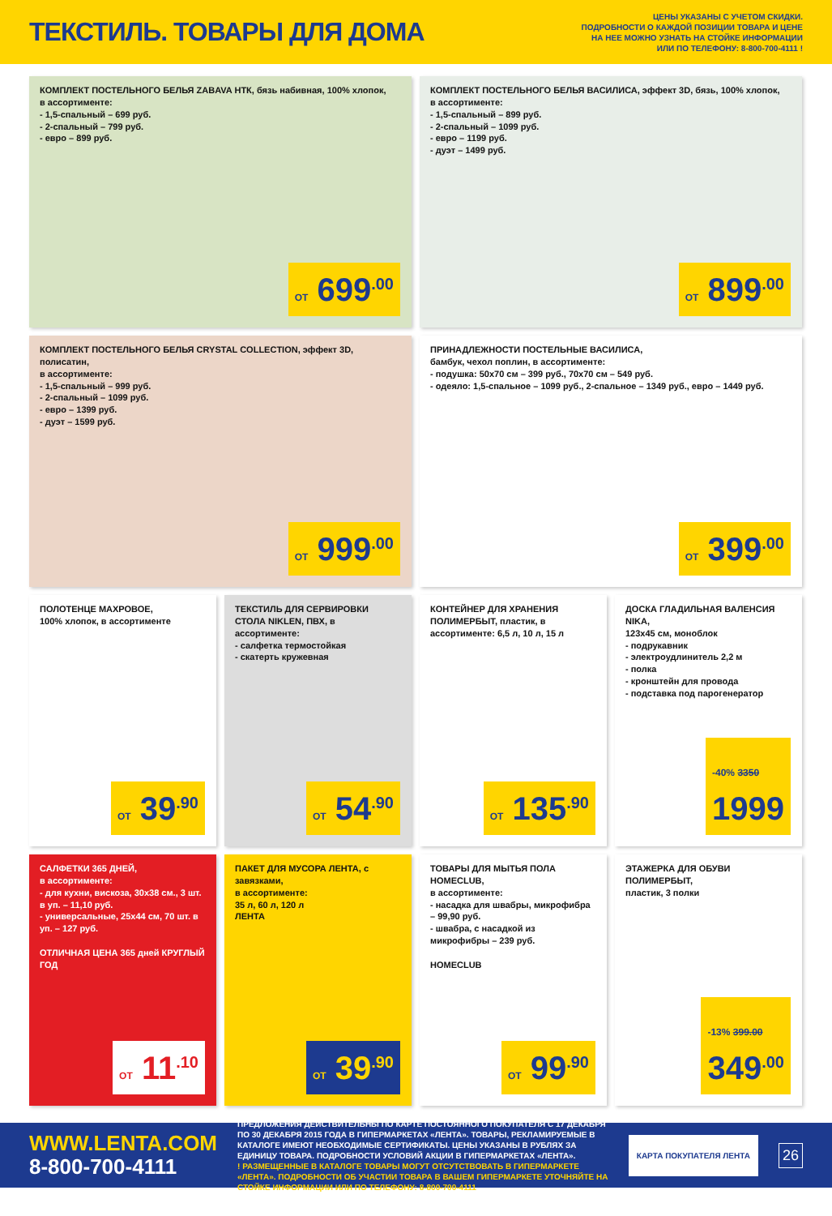ТЕКСТИЛЬ. ТОВАРЫ ДЛЯ ДОМА
ЦЕНЫ УКАЗАНЫ С УЧЕТОМ СКИДКИ.
ПОДРОБНОСТИ О КАЖДОЙ ПОЗИЦИИ ТОВАРА И ЦЕНЕ
НА НЕЕ МОЖНО УЗНАТЬ НА СТОЙКЕ ИНФОРМАЦИИ
ИЛИ ПО ТЕЛЕФОНУ: 8-800-700-4111 !
КОМПЛЕКТ ПОСТЕЛЬНОГО БЕЛЬЯ ZABAVA НТК, бязь набивная, 100% хлопок,
в ассортименте:
- 1,5-спальный – 699 руб.
- 2-спальный – 799 руб.
- евро – 899 руб.
ОТ 699<sup>.00</sup>
КОМПЛЕКТ ПОСТЕЛЬНОГО БЕЛЬЯ ВАСИЛИСА, эффект 3D, бязь, 100% хлопок,
в ассортименте:
- 1,5-спальный – 899 руб.
- 2-спальный – 1099 руб.
- евро – 1199 руб.
- дуэт – 1499 руб.
ОТ 899<sup>.00</sup>
КОМПЛЕКТ ПОСТЕЛЬНОГО БЕЛЬЯ CRYSTAL COLLECTION, эффект 3D, полисатин,
в ассортименте:
- 1,5-спальный – 999 руб.
- 2-спальный – 1099 руб.
- евро – 1399 руб.
- дуэт – 1599 руб.
ОТ 999<sup>.00</sup>
ПРИНАДЛЕЖНОСТИ ПОСТЕЛЬНЫЕ ВАСИЛИСА,
бамбук, чехол поплин, в ассортименте:
- подушка: 50х70 см – 399 руб., 70х70 см – 549 руб.
- одеяло: 1,5-спальное – 1099 руб., 2-спальное – 1349 руб., евро – 1449 руб.
ОТ 399<sup>.00</sup>
ПОЛОТЕНЦЕ МАХРОВОЕ,
100% хлопок, в ассортименте
ОТ 39<sup>.90</sup>
ТЕКСТИЛЬ ДЛЯ СЕРВИРОВКИ СТОЛА NIKLEN, ПВХ, в ассортименте:
- салфетка термостойкая
- скатерть кружевная
ОТ 54<sup>.90</sup>
КОНТЕЙНЕР ДЛЯ ХРАНЕНИЯ ПОЛИМЕРБЫТ, пластик, в ассортименте: 6,5 л, 10 л, 15 л
ОТ 135<sup>.90</sup>
ДОСКА ГЛАДИЛЬНАЯ ВАЛЕНСИЯ NIKA,
123х45 см, моноблок
- подрукавник
- электроудлинитель 2,2 м
- полка
- кронштейн для провода
- подставка под парогенератор
-40% 3350
1999
САЛФЕТКИ 365 ДНЕЙ,
в ассортименте:
- для кухни, вискоза, 30х38 см., 3 шт. в уп. – 11,10 руб.
- универсальные, 25х44 см, 70 шт. в уп. – 127 руб.
ОТЛИЧНАЯ ЦЕНА 365 дней КРУГЛЫЙ ГОД
ОТ 11<sup>.10</sup>
ПАКЕТ ДЛЯ МУСОРА ЛЕНТА, с завязками,
в ассортименте:
35 л, 60 л, 120 л
ЛЕНТА
ОТ 39<sup>.90</sup>
ТОВАРЫ ДЛЯ МЫТЬЯ ПОЛА HOMECLUB,
в ассортименте:
- насадка для швабры, микрофибра – 99,90 руб.
- швабра, с насадкой из микрофибры – 239 руб.
HOMECLUB
ОТ 99<sup>.90</sup>
ЭТАЖЕРКА ДЛЯ ОБУВИ ПОЛИМЕРБЫТ,
пластик, 3 полки
-13% 399.00
349<sup>.00</sup>
WWW.LENTA.COM
8-800-700-4111
ПРЕДЛОЖЕНИЯ ДЕЙСТВИТЕЛЬНЫ ПО КАРТЕ ПОСТОЯННОГО ПОКУПАТЕЛЯ С 17 ДЕКАБРЯ ПО 30 ДЕКАБРЯ 2015 ГОДА В ГИПЕРМАРКЕТАХ «ЛЕНТА». ТОВАРЫ, РЕКЛАМИРУЕМЫЕ В КАТАЛОГЕ ИМЕЮТ НЕОБХОДИМЫЕ СЕРТИФИКАТЫ. ЦЕНЫ УКАЗАНЫ В РУБЛЯХ ЗА ЕДИНИЦУ ТОВАРА. ПОДРОБНОСТИ УСЛОВИЙ АКЦИИ В ГИПЕРМАРКЕТАХ «ЛЕНТА».
! РАЗМЕЩЕННЫЕ В КАТАЛОГЕ ТОВАРЫ МОГУТ ОТСУТСТВОВАТЬ В ГИПЕРМАРКЕТЕ «ЛЕНТА». ПОДРОБНОСТИ ОБ УЧАСТИИ ТОВАРА В ВАШЕМ ГИПЕРМАРКЕТЕ УТОЧНЯЙТЕ НА СТОЙКЕ ИНФОРМАЦИИ ИЛИ ПО ТЕЛЕФОНУ: 8-800-700-4111
КАРТА ПОКУПАТЕЛЯ ЛЕНТА
26